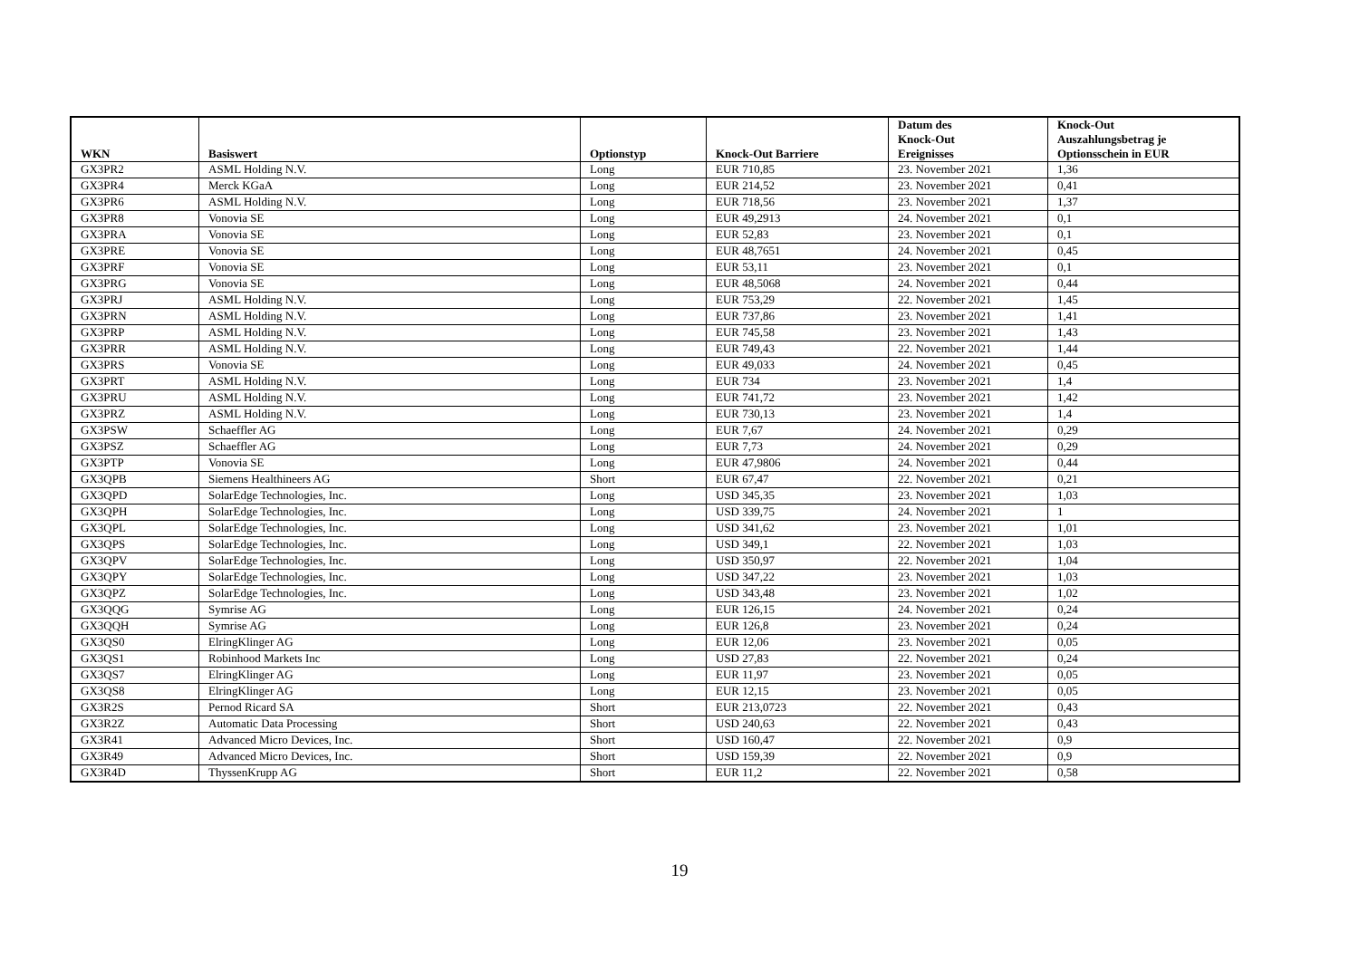| WKN | Basiswert | Optionstyp | Knock-Out Barriere | Datum des Knock-Out Ereignisses | Knock-Out Auszahlungsbetrag je Optionsschein in EUR |
| --- | --- | --- | --- | --- | --- |
| GX3PR2 | ASML Holding N.V. | Long | EUR 710,85 | 23. November 2021 | 1,36 |
| GX3PR4 | Merck KGaA | Long | EUR 214,52 | 23. November 2021 | 0,41 |
| GX3PR6 | ASML Holding N.V. | Long | EUR 718,56 | 23. November 2021 | 1,37 |
| GX3PR8 | Vonovia SE | Long | EUR 49,2913 | 24. November 2021 | 0,1 |
| GX3PRA | Vonovia SE | Long | EUR 52,83 | 23. November 2021 | 0,1 |
| GX3PRE | Vonovia SE | Long | EUR 48,7651 | 24. November 2021 | 0,45 |
| GX3PRF | Vonovia SE | Long | EUR 53,11 | 23. November 2021 | 0,1 |
| GX3PRG | Vonovia SE | Long | EUR 48,5068 | 24. November 2021 | 0,44 |
| GX3PRJ | ASML Holding N.V. | Long | EUR 753,29 | 22. November 2021 | 1,45 |
| GX3PRN | ASML Holding N.V. | Long | EUR 737,86 | 23. November 2021 | 1,41 |
| GX3PRP | ASML Holding N.V. | Long | EUR 745,58 | 23. November 2021 | 1,43 |
| GX3PRR | ASML Holding N.V. | Long | EUR 749,43 | 22. November 2021 | 1,44 |
| GX3PRS | Vonovia SE | Long | EUR 49,033 | 24. November 2021 | 0,45 |
| GX3PRT | ASML Holding N.V. | Long | EUR 734 | 23. November 2021 | 1,4 |
| GX3PRU | ASML Holding N.V. | Long | EUR 741,72 | 23. November 2021 | 1,42 |
| GX3PRZ | ASML Holding N.V. | Long | EUR 730,13 | 23. November 2021 | 1,4 |
| GX3PSW | Schaeffler AG | Long | EUR 7,67 | 24. November 2021 | 0,29 |
| GX3PSZ | Schaeffler AG | Long | EUR 7,73 | 24. November 2021 | 0,29 |
| GX3PTP | Vonovia SE | Long | EUR 47,9806 | 24. November 2021 | 0,44 |
| GX3QPB | Siemens Healthineers AG | Short | EUR 67,47 | 22. November 2021 | 0,21 |
| GX3QPD | SolarEdge Technologies, Inc. | Long | USD 345,35 | 23. November 2021 | 1,03 |
| GX3QPH | SolarEdge Technologies, Inc. | Long | USD 339,75 | 24. November 2021 | 1 |
| GX3QPL | SolarEdge Technologies, Inc. | Long | USD 341,62 | 23. November 2021 | 1,01 |
| GX3QPS | SolarEdge Technologies, Inc. | Long | USD 349,1 | 22. November 2021 | 1,03 |
| GX3QPV | SolarEdge Technologies, Inc. | Long | USD 350,97 | 22. November 2021 | 1,04 |
| GX3QPY | SolarEdge Technologies, Inc. | Long | USD 347,22 | 23. November 2021 | 1,03 |
| GX3QPZ | SolarEdge Technologies, Inc. | Long | USD 343,48 | 23. November 2021 | 1,02 |
| GX3QQG | Symrise AG | Long | EUR 126,15 | 24. November 2021 | 0,24 |
| GX3QQH | Symrise AG | Long | EUR 126,8 | 23. November 2021 | 0,24 |
| GX3QS0 | ElringKlinger AG | Long | EUR 12,06 | 23. November 2021 | 0,05 |
| GX3QS1 | Robinhood Markets Inc | Long | USD 27,83 | 22. November 2021 | 0,24 |
| GX3QS7 | ElringKlinger AG | Long | EUR 11,97 | 23. November 2021 | 0,05 |
| GX3QS8 | ElringKlinger AG | Long | EUR 12,15 | 23. November 2021 | 0,05 |
| GX3R2S | Pernod Ricard SA | Short | EUR 213,0723 | 22. November 2021 | 0,43 |
| GX3R2Z | Automatic Data Processing | Short | USD 240,63 | 22. November 2021 | 0,43 |
| GX3R41 | Advanced Micro Devices, Inc. | Short | USD 160,47 | 22. November 2021 | 0,9 |
| GX3R49 | Advanced Micro Devices, Inc. | Short | USD 159,39 | 22. November 2021 | 0,9 |
| GX3R4D | ThyssenKrupp AG | Short | EUR 11,2 | 22. November 2021 | 0,58 |
19